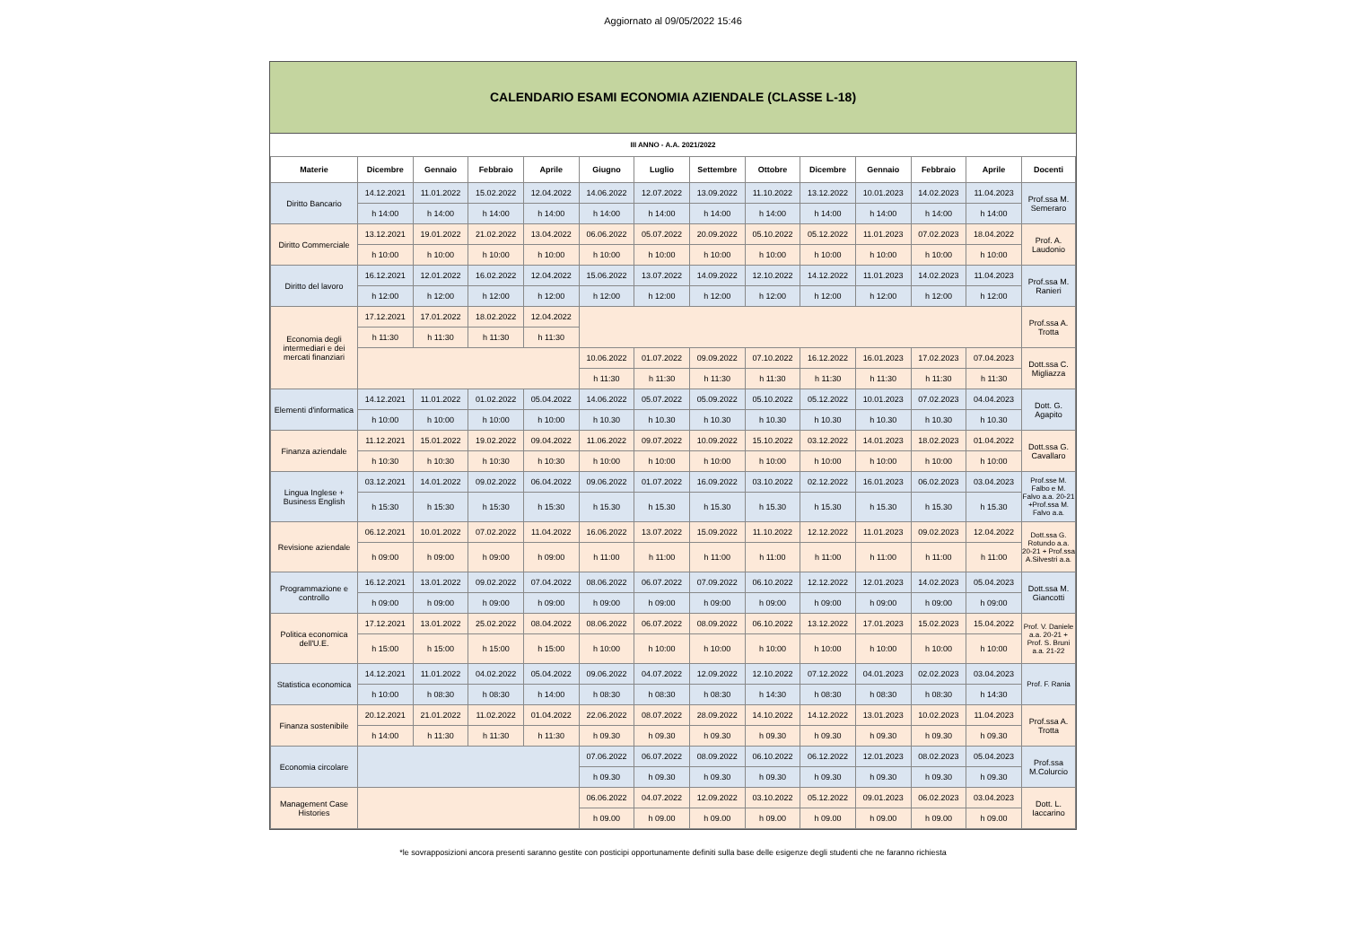Aggiornato al 09/05/2022 15:46
CALENDARIO ESAMI ECONOMIA AZIENDALE (CLASSE L-18)
III ANNO - A.A. 2021/2022
| Materie | Dicembre | Gennaio | Febbraio | Aprile | Giugno | Luglio | Settembre | Ottobre | Dicembre | Gennaio | Febbraio | Aprile | Docenti |
| --- | --- | --- | --- | --- | --- | --- | --- | --- | --- | --- | --- | --- | --- |
| Diritto Bancario | 14.12.2021 | 11.01.2022 | 15.02.2022 | 12.04.2022 | 14.06.2022 | 12.07.2022 | 13.09.2022 | 11.10.2022 | 13.12.2022 | 10.01.2023 | 14.02.2023 | 11.04.2023 | Prof.ssa M. Semeraro |
| | h 14:00 | h 14:00 | h 14:00 | h 14:00 | h 14:00 | h 14:00 | h 14:00 | h 14:00 | h 14:00 | h 14:00 | h 14:00 | h 14:00 | |
| Diritto Commerciale | 13.12.2021 | 19.01.2022 | 21.02.2022 | 13.04.2022 | 06.06.2022 | 05.07.2022 | 20.09.2022 | 05.10.2022 | 05.12.2022 | 11.01.2023 | 07.02.2023 | 18.04.2022 | Prof. A. Laudonio |
| | h 10:00 | h 10:00 | h 10:00 | h 10:00 | h 10:00 | h 10:00 | h 10:00 | h 10:00 | h 10:00 | h 10:00 | h 10:00 | h 10:00 | |
| Diritto del lavoro | 16.12.2021 | 12.01.2022 | 16.02.2022 | 12.04.2022 | 15.06.2022 | 13.07.2022 | 14.09.2022 | 12.10.2022 | 14.12.2022 | 11.01.2023 | 14.02.2023 | 11.04.2023 | Prof.ssa M. Ranieri |
| | h 12:00 | h 12:00 | h 12:00 | h 12:00 | h 12:00 | h 12:00 | h 12:00 | h 12:00 | h 12:00 | h 12:00 | h 12:00 | h 12:00 | |
| Economia degli intermediari e dei mercati finanziari | 17.12.2021 | 17.01.2022 | 18.02.2022 | 12.04.2022 | | | | | | | | | Prof.ssa A. Trotta |
| | h 11:30 | h 11:30 | h 11:30 | h 11:30 | | | | | | | | | |
| | | | | | 10.06.2022 | 01.07.2022 | 09.09.2022 | 07.10.2022 | 16.12.2022 | 16.01.2023 | 17.02.2023 | 07.04.2023 | Dott.ssa C. Migliazza |
| | | | | | h 11:30 | h 11:30 | h 11:30 | h 11:30 | h 11:30 | h 11:30 | h 11:30 | h 11:30 | |
| Elementi d'informatica | 14.12.2021 | 11.01.2022 | 01.02.2022 | 05.04.2022 | 14.06.2022 | 05.07.2022 | 05.09.2022 | 05.10.2022 | 05.12.2022 | 10.01.2023 | 07.02.2023 | 04.04.2023 | Dott. G. Agapito |
| | h 10:00 | h 10:00 | h 10:00 | h 10:00 | h 10.30 | h 10.30 | h 10.30 | h 10.30 | h 10.30 | h 10.30 | h 10.30 | h 10.30 | |
| Finanza aziendale | 11.12.2021 | 15.01.2022 | 19.02.2022 | 09.04.2022 | 11.06.2022 | 09.07.2022 | 10.09.2022 | 15.10.2022 | 03.12.2022 | 14.01.2023 | 18.02.2023 | 01.04.2022 | Dott.ssa G. Cavallaro |
| | h 10:30 | h 10:30 | h 10:30 | h 10:30 | h 10:00 | h 10:00 | h 10:00 | h 10:00 | h 10:00 | h 10:00 | h 10:00 | h 10:00 | |
| Lingua Inglese + Business English | 03.12.2021 | 14.01.2022 | 09.02.2022 | 06.04.2022 | 09.06.2022 | 01.07.2022 | 16.09.2022 | 03.10.2022 | 02.12.2022 | 16.01.2023 | 06.02.2023 | 03.04.2023 | Prof.sse M. Falbo e M. Falvo a.a. 20-21 +Prof.ssa M. Falvo a.a. |
| | h 15:30 | h 15:30 | h 15:30 | h 15:30 | h 15.30 | h 15.30 | h 15.30 | h 15.30 | h 15.30 | h 15.30 | h 15.30 | h 15.30 | |
| Revisione aziendale | 06.12.2021 | 10.01.2022 | 07.02.2022 | 11.04.2022 | 16.06.2022 | 13.07.2022 | 15.09.2022 | 11.10.2022 | 12.12.2022 | 11.01.2023 | 09.02.2023 | 12.04.2022 | Dott.ssa G. Rotundo a.a. 20-21 + Prof.ssa A.Silvestri a.a. |
| | h 09:00 | h 09:00 | h 09:00 | h 09:00 | h 11:00 | h 11:00 | h 11:00 | h 11:00 | h 11:00 | h 11:00 | h 11:00 | h 11:00 | |
| Programmazione e controllo | 16.12.2021 | 13.01.2022 | 09.02.2022 | 07.04.2022 | 08.06.2022 | 06.07.2022 | 07.09.2022 | 06.10.2022 | 12.12.2022 | 12.01.2023 | 14.02.2023 | 05.04.2023 | Dott.ssa M. Giancotti |
| | h 09:00 | h 09:00 | h 09:00 | h 09:00 | h 09:00 | h 09:00 | h 09:00 | h 09:00 | h 09:00 | h 09:00 | h 09:00 | h 09:00 | |
| Politica economica dell'U.E. | 17.12.2021 | 13.01.2022 | 25.02.2022 | 08.04.2022 | 08.06.2022 | 06.07.2022 | 08.09.2022 | 06.10.2022 | 13.12.2022 | 17.01.2023 | 15.02.2023 | 15.04.2022 | Prof. V. Daniele a.a. 20-21 + Prof. S. Bruni a.a. 21-22 |
| | h 15:00 | h 15:00 | h 15:00 | h 15:00 | h 10:00 | h 10:00 | h 10:00 | h 10:00 | h 10:00 | h 10:00 | h 10:00 | h 10:00 | |
| Statistica economica | 14.12.2021 | 11.01.2022 | 04.02.2022 | 05.04.2022 | 09.06.2022 | 04.07.2022 | 12.09.2022 | 12.10.2022 | 07.12.2022 | 04.01.2023 | 02.02.2023 | 03.04.2023 | Prof. F. Rania |
| | h 10:00 | h 08:30 | h 08:30 | h 14:00 | h 08:30 | h 08:30 | h 08:30 | h 14:30 | h 08:30 | h 08:30 | h 08:30 | h 14:30 | |
| Finanza sostenibile | 20.12.2021 | 21.01.2022 | 11.02.2022 | 01.04.2022 | 22.06.2022 | 08.07.2022 | 28.09.2022 | 14.10.2022 | 14.12.2022 | 13.01.2023 | 10.02.2023 | 11.04.2023 | Prof.ssa A. Trotta |
| | h 14:00 | h 11:30 | h 11:30 | h 11:30 | h 09.30 | h 09.30 | h 09.30 | h 09.30 | h 09.30 | h 09.30 | h 09.30 | h 09.30 | |
| Economia circolare | | | | | 07.06.2022 | 06.07.2022 | 08.09.2022 | 06.10.2022 | 06.12.2022 | 12.01.2023 | 08.02.2023 | 05.04.2023 | Prof.ssa M.Colurcio |
| | | | | | h 09.30 | h 09.30 | h 09.30 | h 09.30 | h 09.30 | h 09.30 | h 09.30 | h 09.30 | |
| Management Case Histories | | | | | 06.06.2022 | 04.07.2022 | 12.09.2022 | 03.10.2022 | 05.12.2022 | 09.01.2023 | 06.02.2023 | 03.04.2023 | Dott. L. Iaccarino |
| | | | | | h 09.00 | h 09.00 | h 09.00 | h 09.00 | h 09.00 | h 09.00 | h 09.00 | h 09.00 | |
*le sovrapposizioni ancora presenti saranno gestite con posticipi opportunamente definiti sulla base delle esigenze degli studenti che ne faranno richiesta